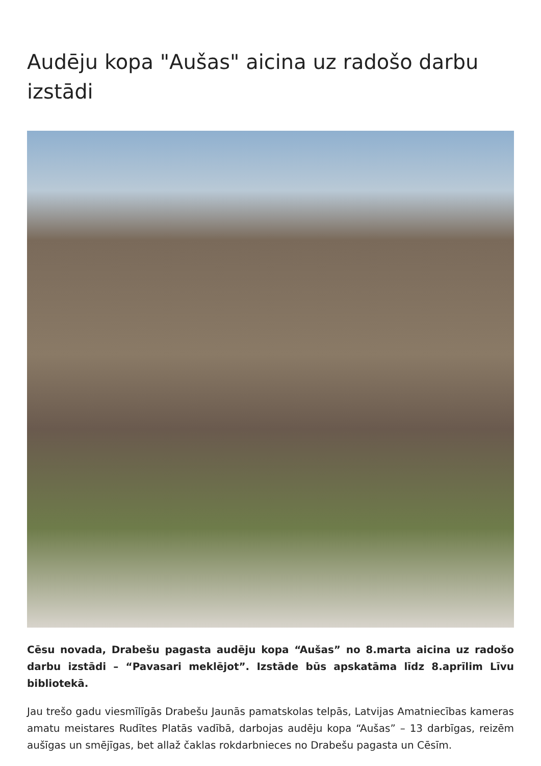Audēju kopa "Aušas" aicina uz radošo darbu izstādi
Cēsu novada, Drabešu pagasta audēju kopa “Aušas” no 8.marta aicina uz radošo darbu izstādi – “Pavasari meklējot”. Izstāde būs apskatāma līdz 8.aprīlim Līvu bibliotekā.
Jau trešo gadu viesmīlīgās Drabešu Jaunās pamatskolas telpās, Latvijas Amatniecības kameras amatu meistares Rudītes Platās vadībā, darbojas audēju kopa “Aušas” – 13 darbīgas, reizēm aušīgas un smējīgas, bet allaž čaklas rokdarbnieces no Drabešu pagasta un Cēsīm.